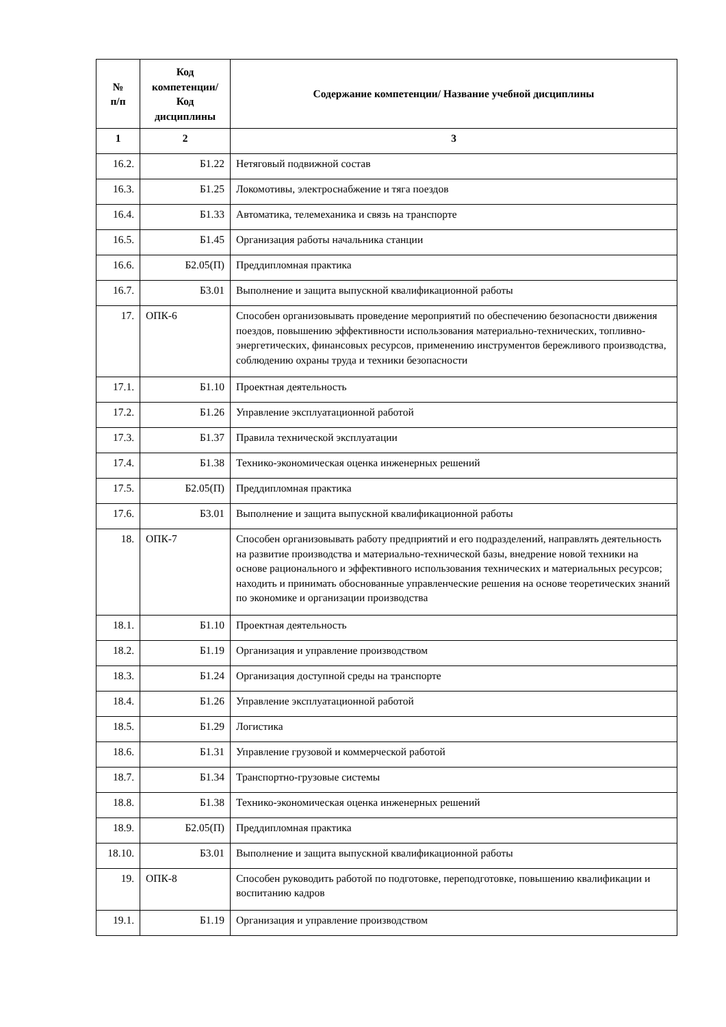| № п/п | Код компетенции/ Код дисциплины | Содержание компетенции/ Название учебной дисциплины |
| --- | --- | --- |
| 1 | 2 | 3 |
| 16.2. | Б1.22 | Нетяговый подвижной состав |
| 16.3. | Б1.25 | Локомотивы, электроснабжение и тяга поездов |
| 16.4. | Б1.33 | Автоматика, телемеханика и связь на транспорте |
| 16.5. | Б1.45 | Организация работы начальника станции |
| 16.6. | Б2.05(П) | Преддипломная практика |
| 16.7. | Б3.01 | Выполнение и защита выпускной квалификационной работы |
| 17. | ОПК-6 | Способен организовывать проведение мероприятий по обеспечению безопасности движения поездов, повышению эффективности использования материально-технических, топливно-энергетических, финансовых ресурсов, применению инструментов бережливого производства, соблюдению охраны труда и техники безопасности |
| 17.1. | Б1.10 | Проектная деятельность |
| 17.2. | Б1.26 | Управление эксплуатационной работой |
| 17.3. | Б1.37 | Правила технической эксплуатации |
| 17.4. | Б1.38 | Технико-экономическая оценка инженерных решений |
| 17.5. | Б2.05(П) | Преддипломная практика |
| 17.6. | Б3.01 | Выполнение и защита выпускной квалификационной работы |
| 18. | ОПК-7 | Способен организовывать работу предприятий и его подразделений, направлять деятельность на развитие производства и материально-технической базы, внедрение новой техники на основе рационального и эффективного использования технических и материальных ресурсов; находить и принимать обоснованные управленческие решения на основе теоретических знаний по экономике и организации производства |
| 18.1. | Б1.10 | Проектная деятельность |
| 18.2. | Б1.19 | Организация и управление производством |
| 18.3. | Б1.24 | Организация доступной среды на транспорте |
| 18.4. | Б1.26 | Управление эксплуатационной работой |
| 18.5. | Б1.29 | Логистика |
| 18.6. | Б1.31 | Управление грузовой и коммерческой работой |
| 18.7. | Б1.34 | Транспортно-грузовые системы |
| 18.8. | Б1.38 | Технико-экономическая оценка инженерных решений |
| 18.9. | Б2.05(П) | Преддипломная практика |
| 18.10. | Б3.01 | Выполнение и защита выпускной квалификационной работы |
| 19. | ОПК-8 | Способен руководить работой по подготовке, переподготовке, повышению квалификации и воспитанию кадров |
| 19.1. | Б1.19 | Организация и управление производством |